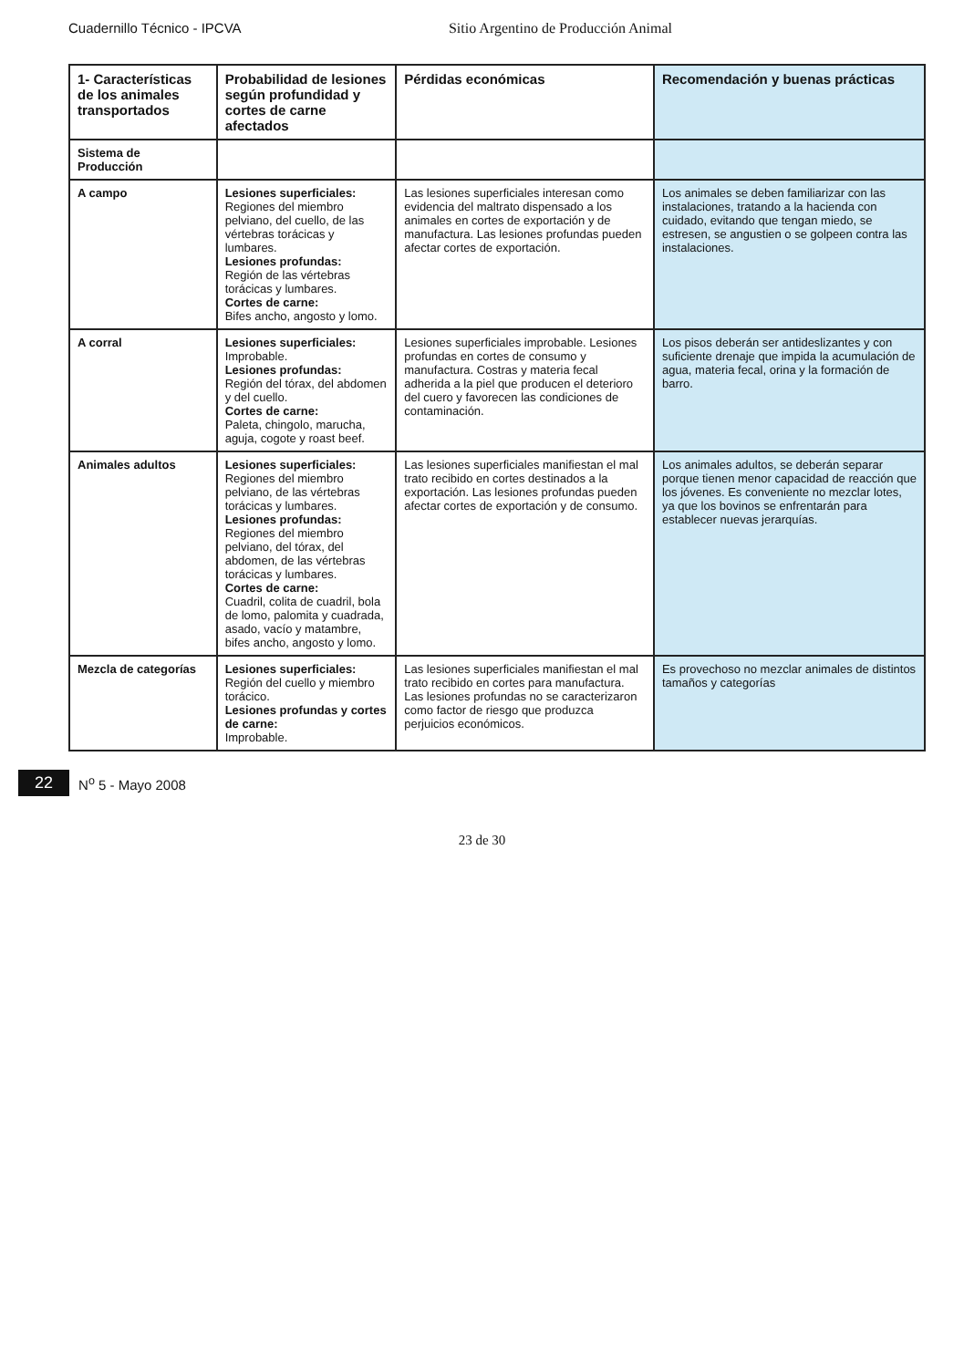Cuadernillo Técnico - IPCVA Sitio Argentino de Producción Animal
| 1- Características de los animales transportados | Probabilidad de lesiones según profundidad y cortes de carne afectados | Pérdidas económicas | Recomendación y buenas prácticas |
| --- | --- | --- | --- |
| Sistema de Producción | | | |
| A campo | Lesiones superficiales: Regiones del miembro pelviano, del cuello, de las vértebras torácicas y lumbares. Lesiones profundas: Región de las vértebras torácicas y lumbares. Cortes de carne: Bifes ancho, angosto y lomo. | Las lesiones superficiales interesan como evidencia del maltrato dispensado a los animales en cortes de exportación y de manufactura. Las lesiones profundas pueden afectar cortes de exportación. | Los animales se deben familiarizar con las instalaciones, tratando a la hacienda con cuidado, evitando que tengan miedo, se estresen, se angustien o se golpeen contra las instalaciones. |
| A corral | Lesiones superficiales: Improbable. Lesiones profundas: Región del tórax, del abdomen y del cuello. Cortes de carne: Paleta, chingolo, marucha, aguja, cogote y roast beef. | Lesiones superficiales improbable. Lesiones profundas en cortes de consumo y manufactura. Costras y materia fecal adherida a la piel que producen el deterioro del cuero y favorecen las condiciones de contaminación. | Los pisos deberán ser antideslizantes y con suficiente drenaje que impida la acumulación de agua, materia fecal, orina y la formación de barro. |
| Animales adultos | Lesiones superficiales: Regiones del miembro pelviano, de las vértebras torácicas y lumbares. Lesiones profundas: Regiones del miembro pelviano, del tórax, del abdomen, de las vértebras torácicas y lumbares. Cortes de carne: Cuadril, colita de cuadril, bola de lomo, palomita y cuadrada, asado, vacío y matambre, bifes ancho, angosto y lomo. | Las lesiones superficiales manifiestan el mal trato recibido en cortes destinados a la exportación. Las lesiones profundas pueden afectar cortes de exportación y de consumo. | Los animales adultos, se deberán separar porque tienen menor capacidad de reacción que los jóvenes. Es conveniente no mezclar lotes, ya que los bovinos se enfrentarán para establecer nuevas jerarquías. |
| Mezcla de categorías | Lesiones superficiales: Región del cuello y miembro torácico. Lesiones profundas y cortes de carne: Improbable. | Las lesiones superficiales manifiestan el mal trato recibido en cortes para manufactura. Las lesiones profundas no se caracterizaron como factor de riesgo que produzca perjuicios económicos. | Es provechoso no mezclar animales de distintos tamaños y categorías |
22 N<sup>o</sup> 5 - Mayo 2008
23 de 30